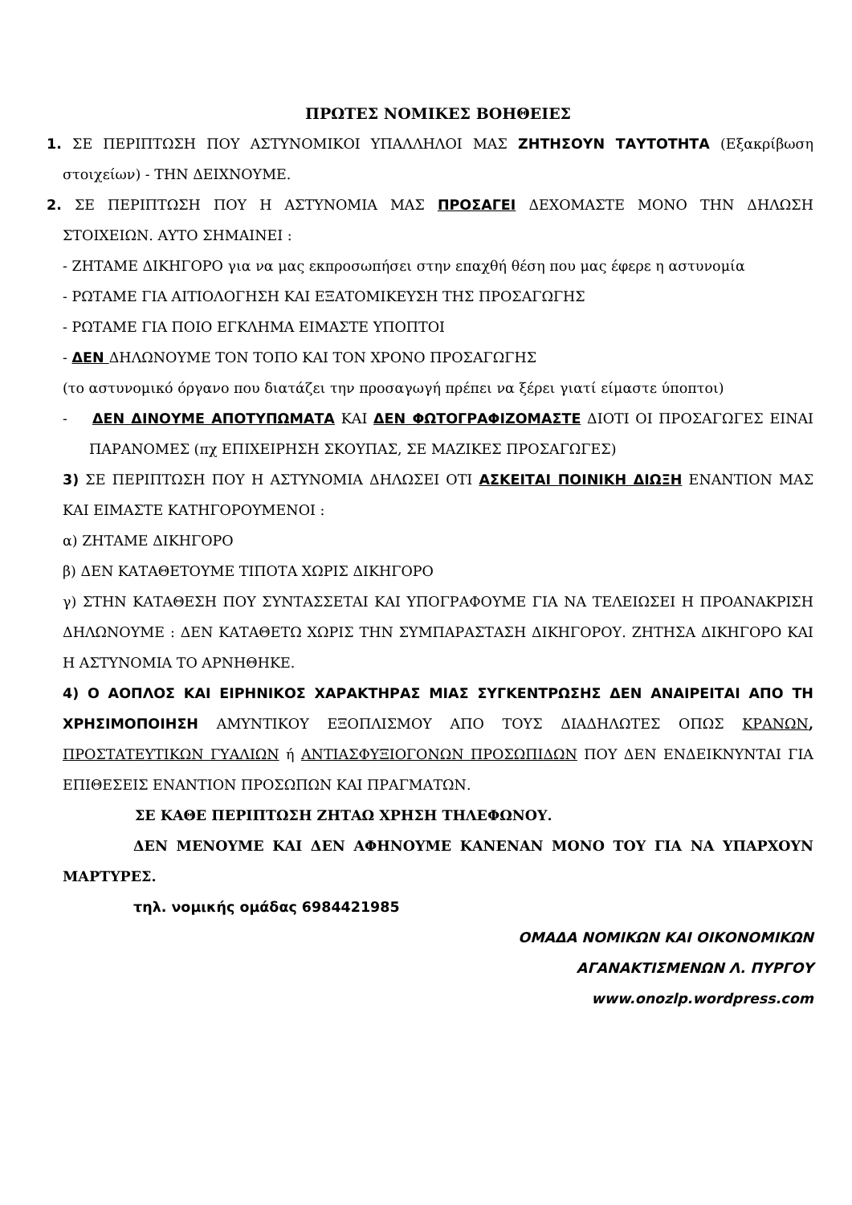ΠΡΩΤΕΣ ΝΟΜΙΚΕΣ ΒΟΗΘΕΙΕΣ
1. ΣΕ ΠΕΡΙΠΤΩΣΗ ΠΟΥ ΑΣΤΥΝΟΜΙΚΟΙ ΥΠΑΛΛΗΛΟΙ ΜΑΣ ΖΗΤΗΣΟΥΝ ΤΑΥΤΟΤΗΤΑ (Εξακρίβωση στοιχείων) - ΤΗΝ ΔΕΙΧΝΟΥΜΕ.
2. ΣΕ ΠΕΡΙΠΤΩΣΗ ΠΟΥ Η ΑΣΤΥΝΟΜΙΑ ΜΑΣ ΠΡΟΣΑΓΕΙ ΔΕΧΟΜΑΣΤΕ ΜΟΝΟ ΤΗΝ ΔΗΛΩΣΗ ΣΤΟΙΧΕΙΩΝ. ΑΥΤΟ ΣΗΜΑΙΝΕΙ :
- ΖΗΤΑΜΕ ΔΙΚΗΓΟΡΟ για να μας εκπροσωπήσει στην επαχθή θέση που μας έφερε η αστυνομία
- ΡΩΤΑΜΕ ΓΙΑ ΑΙΤΙΟΛΟΓΗΣΗ ΚΑΙ ΕΞΑΤΟΜΙΚΕΥΣΗ ΤΗΣ ΠΡΟΣΑΓΩΓΗΣ
- ΡΩΤΑΜΕ ΓΙΑ ΠΟΙΟ ΕΓΚΛΗΜΑ ΕΙΜΑΣΤΕ ΥΠΟΠΤΟΙ
- ΔΕΝ ΔΗΛΩΝΟΥΜΕ ΤΟΝ ΤΟΠΟ ΚΑΙ ΤΟΝ ΧΡΟΝΟ ΠΡΟΣΑΓΩΓΗΣ
(το αστυνομικό όργανο που διατάζει την προσαγωγή πρέπει να ξέρει γιατί είμαστε ύποπτοι)
- ΔΕΝ ΔΙΝΟΥΜΕ ΑΠΟΤΥΠΩΜΑΤΑ ΚΑΙ ΔΕΝ ΦΩΤΟΓΡΑΦΙΖΟΜΑΣΤΕ ΔΙΟΤΙ ΟΙ ΠΡΟΣΑΓΩΓΕΣ ΕΙΝΑΙ ΠΑΡΑΝΟΜΕΣ (πχ ΕΠΙΧΕΙΡΗΣΗ ΣΚΟΥΠΑΣ, ΣΕ ΜΑΖΙΚΕΣ ΠΡΟΣΑΓΩΓΕΣ)
3) ΣΕ ΠΕΡΙΠΤΩΣΗ ΠΟΥ Η ΑΣΤΥΝΟΜΙΑ ΔΗΛΩΣΕΙ ΟΤΙ ΑΣΚΕΙΤΑΙ ΠΟΙΝΙΚΗ ΔΙΩΞΗ ΕΝΑΝΤΙΟΝ ΜΑΣ ΚΑΙ ΕΙΜΑΣΤΕ ΚΑΤΗΓΟΡΟΥΜΕΝΟΙ :
α) ΖΗΤΑΜΕ ΔΙΚΗΓΟΡΟ
β) ΔΕΝ ΚΑΤΑΘΕΤΟΥΜΕ ΤΙΠΟΤΑ ΧΩΡΙΣ ΔΙΚΗΓΟΡΟ
γ) ΣΤΗΝ ΚΑΤΑΘΕΣΗ ΠΟΥ ΣΥΝΤΑΣΣΕΤΑΙ ΚΑΙ ΥΠΟΓΡΑΦΟΥΜΕ ΓΙΑ ΝΑ ΤΕΛΕΙΩΣΕΙ Η ΠΡΟΑΝΑΚΡΙΣΗ ΔΗΛΩΝΟΥΜΕ : ΔΕΝ ΚΑΤΑΘΕΤΩ ΧΩΡΙΣ ΤΗΝ ΣΥΜΠΑΡΑΣΤΑΣΗ ΔΙΚΗΓΟΡΟΥ. ΖΗΤΗΣΑ ΔΙΚΗΓΟΡΟ ΚΑΙ Η ΑΣΤΥΝΟΜΙΑ ΤΟ ΑΡΝΗΘΗΚΕ.
4) Ο ΑΟΠΛΟΣ ΚΑΙ ΕΙΡΗΝΙΚΟΣ ΧΑΡΑΚΤΗΡΑΣ ΜΙΑΣ ΣΥΓΚΕΝΤΡΩΣΗΣ ΔΕΝ ΑΝΑΙΡΕΙΤΑΙ ΑΠΟ ΤΗ ΧΡΗΣΙΜΟΠΟΙΗΣΗ ΑΜΥΝΤΙΚΟΥ ΕΞΟΠΛΙΣΜΟΥ ΑΠΟ ΤΟΥΣ ΔΙΑΔΗΛΩΤΕΣ ΟΠΩΣ ΚΡΑΝΩΝ, ΠΡΟΣΤΑΤΕΥΤΙΚΩΝ ΓΥΑΛΙΩΝ ή ΑΝΤΙΑΣΦΥΞΙΟΓΟΝΩΝ ΠΡΟΣΩΠΙΔΩΝ ΠΟΥ ΔΕΝ ΕΝΔΕΙΚΝΥΝΤΑΙ ΓΙΑ ΕΠΙΘΕΣΕΙΣ ΕΝΑΝΤΙΟΝ ΠΡΟΣΩΠΩΝ ΚΑΙ ΠΡΑΓΜΑΤΩΝ.
ΣΕ ΚΑΘΕ ΠΕΡΙΠΤΩΣΗ ΖΗΤΑΩ ΧΡΗΣΗ ΤΗΛΕΦΩΝΟΥ.
ΔΕΝ ΜΕΝΟΥΜΕ ΚΑΙ ΔΕΝ ΑΦΗΝΟΥΜΕ ΚΑΝΕΝΑΝ ΜΟΝΟ ΤΟΥ ΓΙΑ ΝΑ ΥΠΑΡΧΟΥΝ ΜΑΡΤΥΡΕΣ.
τηλ. νομικής ομάδας 6984421985
ΟΜΑΔΑ ΝΟΜΙΚΩΝ ΚΑΙ ΟΙΚΟΝΟΜΙΚΩΝ
ΑΓΑΝΑΚΤΙΣΜΕΝΩΝ Λ. ΠΥΡΓΟΥ
www.onozlp.wordpress.com